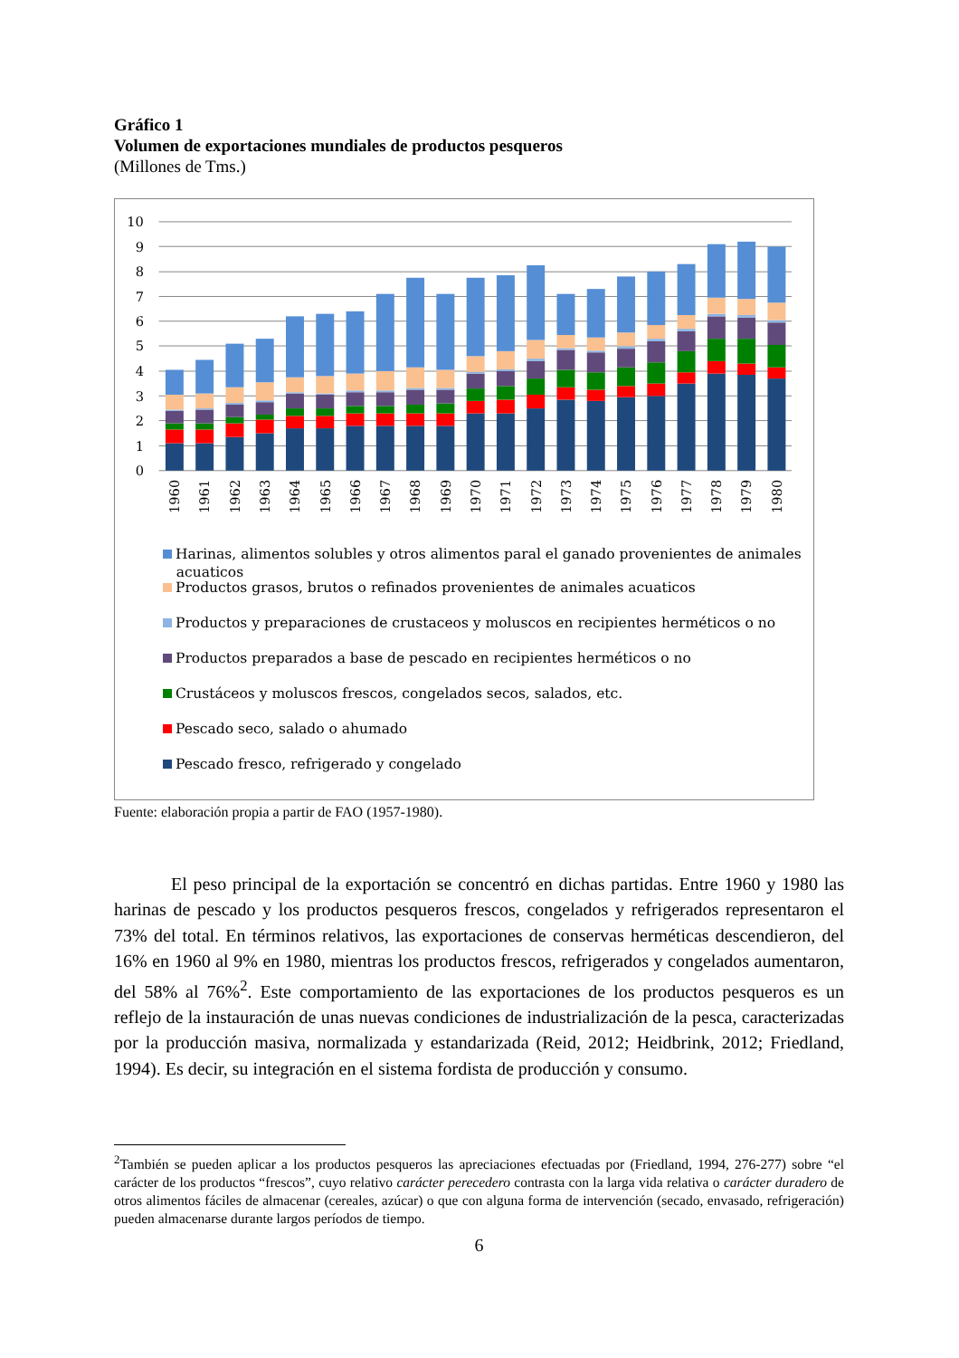Gráfico 1
Volumen de exportaciones mundiales de productos pesqueros
(Millones de Tms.)
0
1
2
3
4
5
6
7
8
9
10
1960
1961
1962
1963
1964
1965
1966
1967
1968
1969
1970
1971
1972
1973
1974
1975
1976
1977
1978
1979
1980
Harinas, alimentos solubles y otros alimentos paral el ganado provenientes de animales
acuaticos
Productos grasos, brutos o refinados provenientes de animales acuaticos
Productos y preparaciones de crustaceos y moluscos en recipientes herméticos o no
Productos preparados a base de pescado en recipientes herméticos o no
Crustáceos y moluscos frescos, congelados secos, salados, etc.
Pescado seco, salado o ahumado
Pescado fresco, refrigerado y congelado
Fuente: elaboración propia a partir de FAO (1957-1980).
El peso principal de la exportación se concentró en dichas partidas. Entre 1960 y 1980 las harinas de pescado y los productos pesqueros frescos, congelados y refrigerados representaron el 73% del total. En términos relativos, las exportaciones de conservas herméticas descendieron, del 16% en 1960 al 9% en 1980, mientras los productos frescos, refrigerados y congelados aumentaron, del 58% al 76%<sup>2</sup>. Este comportamiento de las exportaciones de los productos pesqueros es un reflejo de la instauración de unas nuevas condiciones de industrialización de la pesca, caracterizadas por la producción masiva, normalizada y estandarizada (Reid, 2012; Heidbrink, 2012; Friedland, 1994). Es decir, su integración en el sistema fordista de producción y consumo.
<sup>2</sup> También se pueden aplicar a los productos pesqueros las apreciaciones efectuadas por (Friedland, 1994, 276-277) sobre “el carácter de los productos “frescos”, cuyo relativo carácter perecedero contrasta con la larga vida relativa o carácter duradero de otros alimentos fáciles de almacenar (cereales, azúcar) o que con alguna forma de intervención (secado, envasado, refrigeración) pueden almacenarse durante largos períodos de tiempo.
6